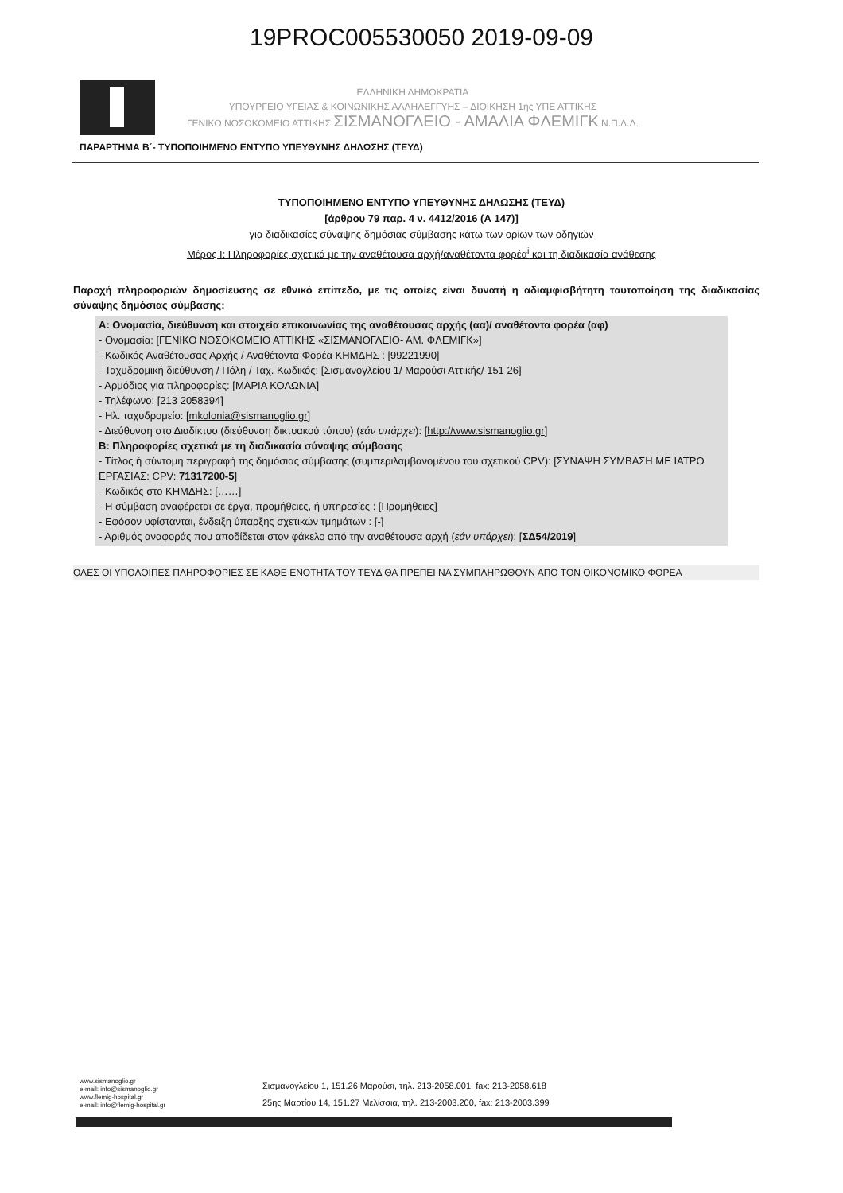19PROC005530050 2019-09-09
ΕΛΛΗΝΙΚΗ ΔΗΜΟΚΡΑΤΙΑ
ΥΠΟΥΡΓΕΙΟ ΥΓΕΙΑΣ & ΚΟΙΝΩΝΙΚΗΣ ΑΛΛΗΛΕΓΓΥΗΣ – ΔΙΟΙΚΗΣΗ 1ης ΥΠΕ ΑΤΤΙΚΗΣ
ΓΕΝΙΚΟ ΝΟΣΟΚΟΜΕΙΟ ΑΤΤΙΚΗΣ ΣΙΣΜΑΝΟΓΛΕΙΟ - ΑΜΑΛΙΑ ΦΛΕΜΙΓΚ Ν.Π.Δ.Δ.
ΠΑΡΑΡΤΗΜΑ Β΄- ΤΥΠΟΠΟΙΗΜΕΝΟ ΕΝΤΥΠΟ ΥΠΕΥΘΥΝΗΣ ΔΗΛΩΣΗΣ (ΤΕΥΔ)
ΤΥΠΟΠΟΙΗΜΕΝΟ ΕΝΤΥΠΟ ΥΠΕΥΘΥΝΗΣ ΔΗΛΩΣΗΣ (ΤΕΥΔ)
[άρθρου 79 παρ. 4 ν. 4412/2016 (Α 147)]
για διαδικασίες σύναψης δημόσιας σύμβασης κάτω των ορίων των οδηγιών
Μέρος Ι: Πληροφορίες σχετικά με την αναθέτουσα αρχή/αναθέτοντα φορέα<sup>i</sup> και τη διαδικασία ανάθεσης
Παροχή πληροφοριών δημοσίευσης σε εθνικό επίπεδο, με τις οποίες είναι δυνατή η αδιαμφισβήτητη ταυτοποίηση της διαδικασίας σύναψης δημόσιας σύμβασης:
Α: Ονομασία, διεύθυνση και στοιχεία επικοινωνίας της αναθέτουσας αρχής (αα)/ αναθέτοντα φορέα (αφ)
- Ονομασία: [ΓΕΝΙΚΟ ΝΟΣΟΚΟΜΕΙΟ ΑΤΤΙΚΗΣ «ΣΙΣΜΑΝΟΓΛΕΙΟ- ΑΜ. ΦΛΕΜΙΓΚ»]
- Κωδικός Αναθέτουσας Αρχής / Αναθέτοντα Φορέα ΚΗΜΔΗΣ : [99221990]
- Ταχυδρομική διεύθυνση / Πόλη / Ταχ. Κωδικός: [Σισμανογλείου 1/ Μαρούσι Αττικής/ 151 26]
- Αρμόδιος για πληροφορίες: [ΜΑΡΙΑ ΚΟΛΩΝΙΑ]
- Τηλέφωνο: [213 2058394]
- Ηλ. ταχυδρομείο: [mkolonia@sismanoglio.gr]
- Διεύθυνση στο Διαδίκτυο (διεύθυνση δικτυακού τόπου) (εάν υπάρχει): [http://www.sismanoglio.gr]
Β: Πληροφορίες σχετικά με τη διαδικασία σύναψης σύμβασης
- Τίτλος ή σύντομη περιγραφή της δημόσιας σύμβασης (συμπεριλαμβανομένου του σχετικού CPV): [ΣΥΝΑΨΗ ΣΥΜΒΑΣΗ ΜΕ ΙΑΤΡΟ ΕΡΓΑΣΙΑΣ: CPV: 71317200-5]
- Κωδικός στο ΚΗΜΔΗΣ: [……]
- Η σύμβαση αναφέρεται σε έργα, προμήθειες, ή υπηρεσίες : [Προμήθειες]
- Εφόσον υφίστανται, ένδειξη ύπαρξης σχετικών τμημάτων : [-]
- Αριθμός αναφοράς που αποδίδεται στον φάκελο από την αναθέτουσα αρχή (εάν υπάρχει): [ΣΔ54/2019]
ΟΛΕΣ ΟΙ ΥΠΟΛΟΙΠΕΣ ΠΛΗΡΟΦΟΡΙΕΣ ΣΕ ΚΑΘΕ ΕΝΟΤΗΤΑ ΤΟΥ ΤΕΥΔ ΘΑ ΠΡΕΠΕΙ ΝΑ ΣΥΜΠΛΗΡΩΘΟΥΝ ΑΠΟ ΤΟΝ ΟΙΚΟΝΟΜΙΚΟ ΦΟΡΕΑ
www.sismanoglio.gr
e-mail: info@sismanoglio.gr
www.flemig-hospital.gr
e-mail: info@flemig-hospital.gr
Σισμανογλείου 1, 151.26 Μαρούσι, τηλ. 213-2058.001, fax: 213-2058.618
25ης Μαρτίου 14, 151.27 Μελίσσια, τηλ. 213-2003.200, fax: 213-2003.399